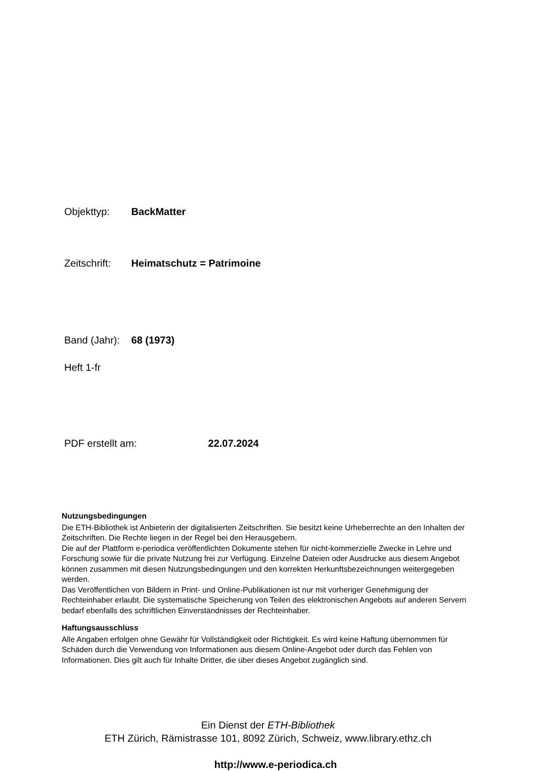Objekttyp: BackMatter
Zeitschrift: Heimatschutz = Patrimoine
Band (Jahr): 68 (1973)
Heft 1-fr
PDF erstellt am: 22.07.2024
Nutzungsbedingungen
Die ETH-Bibliothek ist Anbieterin der digitalisierten Zeitschriften. Sie besitzt keine Urheberrechte an den Inhalten der Zeitschriften. Die Rechte liegen in der Regel bei den Herausgebern.
Die auf der Plattform e-periodica veröffentlichten Dokumente stehen für nicht-kommerzielle Zwecke in Lehre und Forschung sowie für die private Nutzung frei zur Verfügung. Einzelne Dateien oder Ausdrucke aus diesem Angebot können zusammen mit diesen Nutzungsbedingungen und den korrekten Herkunftsbezeichnungen weitergegeben werden.
Das Veröffentlichen von Bildern in Print- und Online-Publikationen ist nur mit vorheriger Genehmigung der Rechteinhaber erlaubt. Die systematische Speicherung von Teilen des elektronischen Angebots auf anderen Servern bedarf ebenfalls des schriftlichen Einverständnisses der Rechteinhaber.
Haftungsausschluss
Alle Angaben erfolgen ohne Gewähr für Vollständigkeit oder Richtigkeit. Es wird keine Haftung übernommen für Schäden durch die Verwendung von Informationen aus diesem Online-Angebot oder durch das Fehlen von Informationen. Dies gilt auch für Inhalte Dritter, die über dieses Angebot zugänglich sind.
Ein Dienst der ETH-Bibliothek
ETH Zürich, Rämistrasse 101, 8092 Zürich, Schweiz, www.library.ethz.ch
http://www.e-periodica.ch